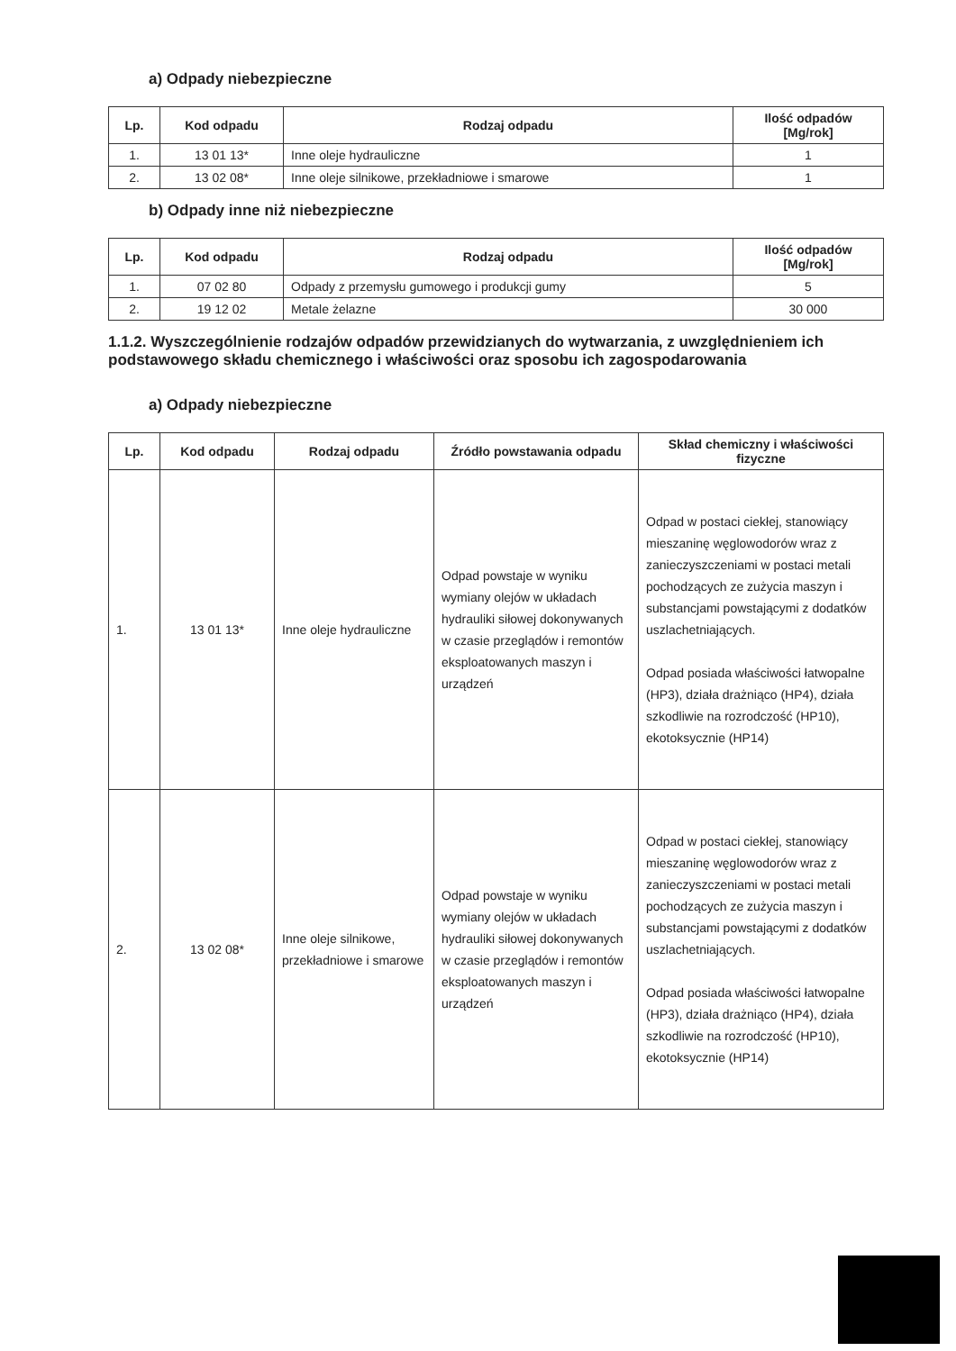a) Odpady niebezpieczne
| Lp. | Kod odpadu | Rodzaj odpadu | Ilość odpadów [Mg/rok] |
| --- | --- | --- | --- |
| 1. | 13 01 13* | Inne oleje hydrauliczne | 1 |
| 2. | 13 02 08* | Inne oleje silnikowe, przekładniowe i smarowe | 1 |
b) Odpady inne niż niebezpieczne
| Lp. | Kod odpadu | Rodzaj odpadu | Ilość odpadów [Mg/rok] |
| --- | --- | --- | --- |
| 1. | 07 02 80 | Odpady z przemysłu gumowego i produkcji gumy | 5 |
| 2. | 19 12 02 | Metale żelazne | 30 000 |
1.1.2. Wyszczególnienie rodzajów odpadów przewidzianych do wytwarzania, z uwzględnieniem ich podstawowego składu chemicznego i właściwości oraz sposobu ich zagospodarowania
a) Odpady niebezpieczne
| Lp. | Kod odpadu | Rodzaj odpadu | Źródło powstawania odpadu | Skład chemiczny i właściwości fizyczne |
| --- | --- | --- | --- | --- |
| 1. | 13 01 13* | Inne oleje hydrauliczne | Odpad powstaje w wyniku wymiany olejów w układach hydrauliki siłowej dokonywanych w czasie przeglądów i remontów eksploatowanych maszyn i urządzeń | Odpad w postaci ciekłej, stanowiący mieszaninę węglowodorów wraz z zanieczyszczeniami w postaci metali pochodzących ze zużycia maszyn i substancjami powstającymi z dodatków uszlachetniających. Odpad posiada właściwości łatwopalne (HP3), działa drażniąco (HP4), działa szkodliwie na rozrodczość (HP10), ekotoksycznie (HP14) |
| 2. | 13 02 08* | Inne oleje silnikowe, przekładniowe i smarowe | Odpad powstaje w wyniku wymiany olejów w układach hydrauliki siłowej dokonywanych w czasie przeglądów i remontów eksploatowanych maszyn i urządzeń | Odpad w postaci ciekłej, stanowiący mieszaninę węglowodorów wraz z zanieczyszczeniami w postaci metali pochodzących ze zużycia maszyn i substancjami powstającymi z dodatków uszlachetniających. Odpad posiada właściwości łatwopalne (HP3), działa drażniąco (HP4), działa szkodliwie na rozrodczość (HP10), ekotoksycznie (HP14) |